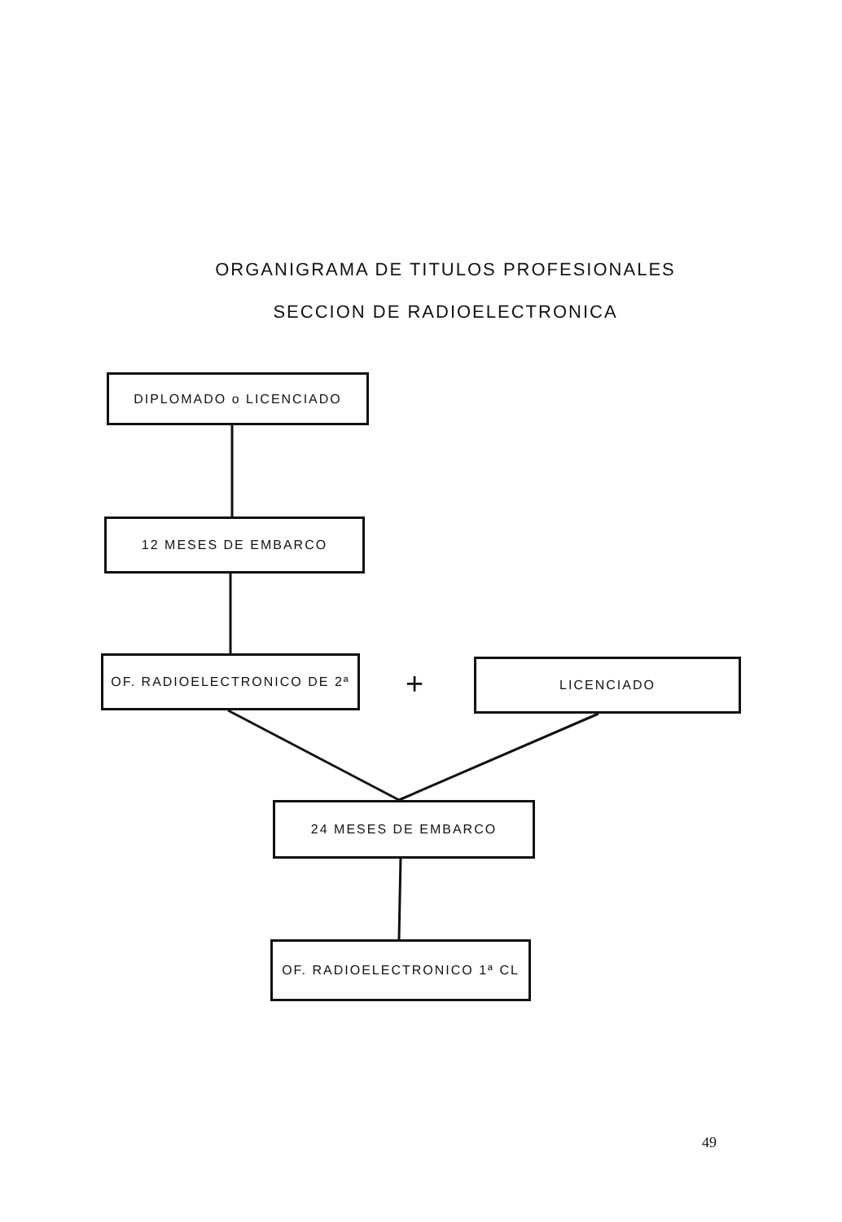ORGANIGRAMA DE TITULOS PROFESIONALES
SECCION DE RADIOELECTRONICA
DIPLOMADO o LICENCIADO
12 MESES DE EMBARCO
OF. RADIOELECTRONICO DE 2ª
+
LICENCIADO
24 MESES DE EMBARCO
OF. RADIOELECTRONICO 1ª CL
49